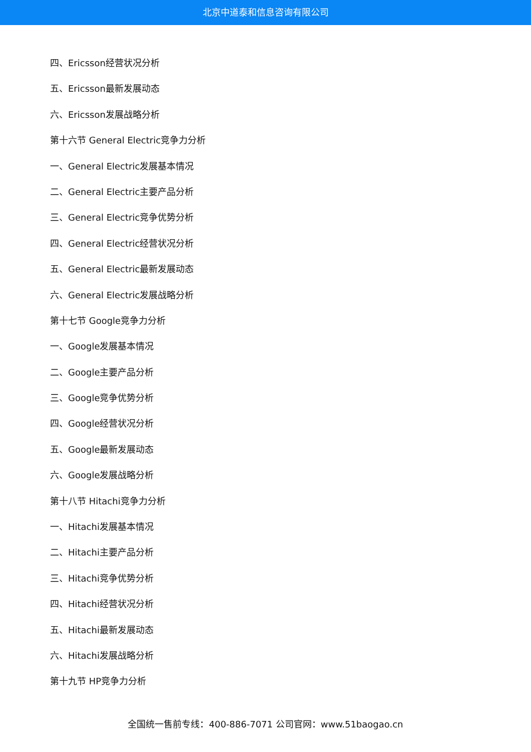北京中道泰和信息咨询有限公司
四、Ericsson经营状况分析
五、Ericsson最新发展动态
六、Ericsson发展战略分析
第十六节 General Electric竞争力分析
一、General Electric发展基本情况
二、General Electric主要产品分析
三、General Electric竞争优势分析
四、General Electric经营状况分析
五、General Electric最新发展动态
六、General Electric发展战略分析
第十七节 Google竞争力分析
一、Google发展基本情况
二、Google主要产品分析
三、Google竞争优势分析
四、Google经营状况分析
五、Google最新发展动态
六、Google发展战略分析
第十八节 Hitachi竞争力分析
一、Hitachi发展基本情况
二、Hitachi主要产品分析
三、Hitachi竞争优势分析
四、Hitachi经营状况分析
五、Hitachi最新发展动态
六、Hitachi发展战略分析
第十九节 HP竞争力分析
全国统一售前专线：400-886-7071 公司官网：www.51baogao.cn